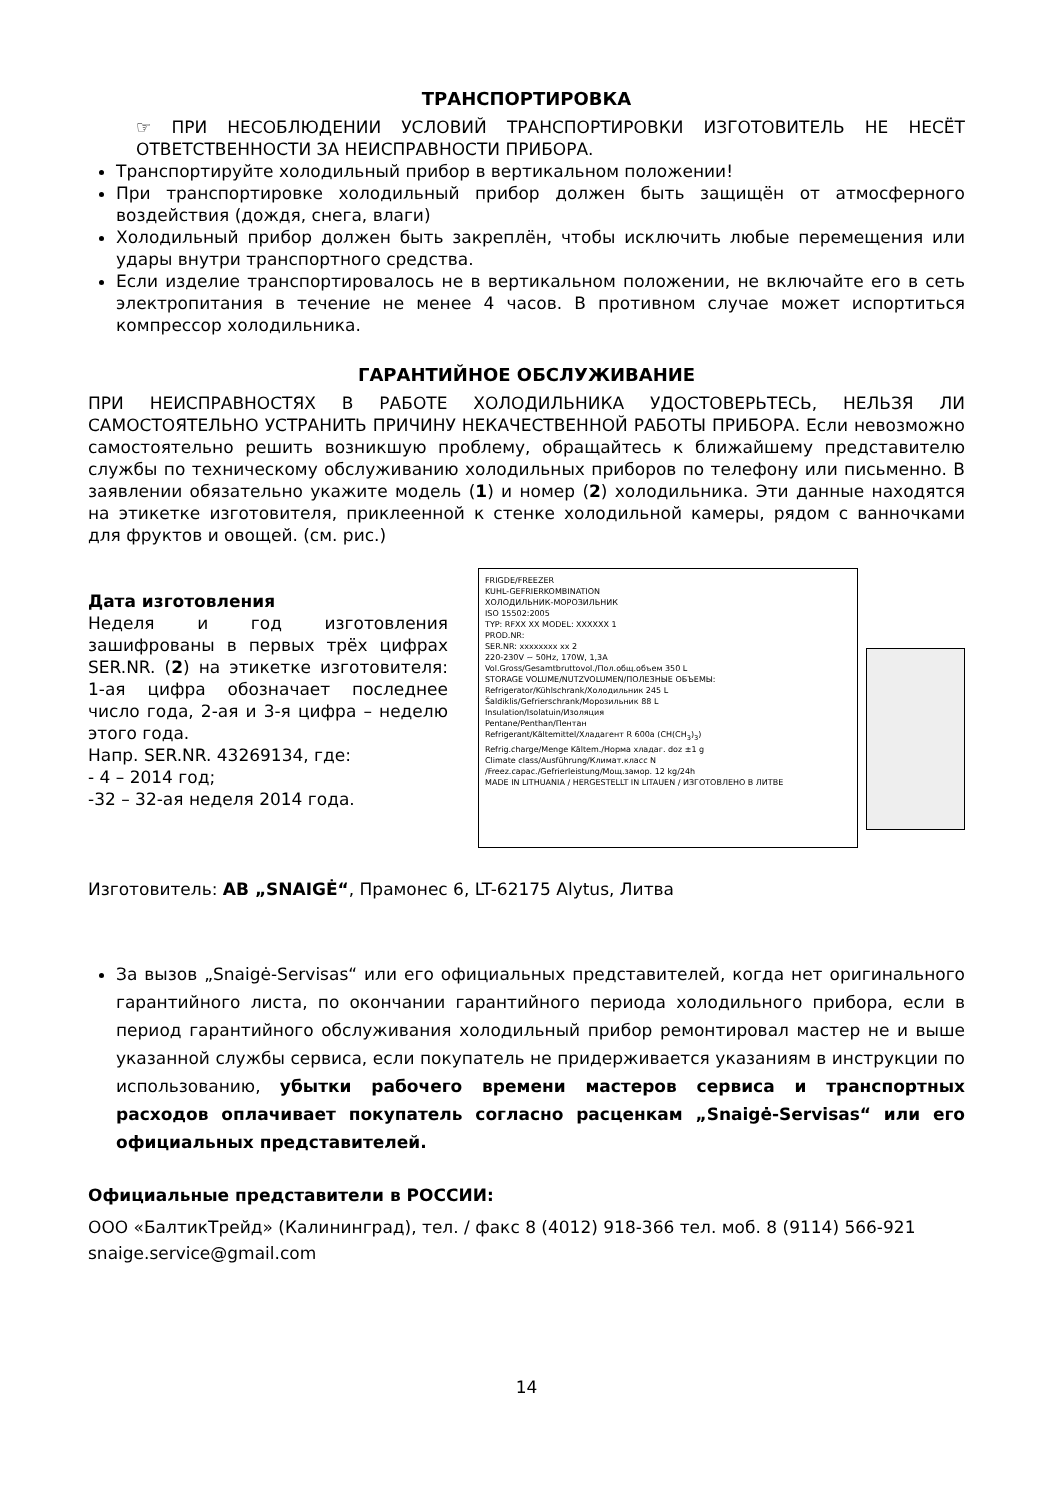ТРАНСПОРТИРОВКА
☞ ПРИ НЕСОБЛЮДЕНИИ УСЛОВИЙ ТРАНСПОРТИРОВКИ ИЗГОТОВИТЕЛЬ НЕ НЕСЁТ ОТВЕТСТВЕННОСТИ ЗА НЕИСПРАВНОСТИ ПРИБОРА.
Транспортируйте холодильный прибор в вертикальном положении!
При транспортировке холодильный прибор должен быть защищён от атмосферного воздействия (дождя, снега, влаги)
Холодильный прибор должен быть закреплён, чтобы исключить любые перемещения или удары внутри транспортного средства.
Если изделие транспортировалось не в вертикальном положении, не включайте его в сеть электропитания в течение не менее 4 часов. В противном случае может испортиться компрессор холодильника.
ГАРАНТИЙНОЕ ОБСЛУЖИВАНИЕ
ПРИ НЕИСПРАВНОСТЯХ В РАБОТЕ ХОЛОДИЛЬНИКА УДОСТОВЕРЬТЕСЬ, НЕЛЬЗЯ ЛИ САМОСТОЯТЕЛЬНО УСТРАНИТЬ ПРИЧИНУ НЕКАЧЕСТВЕННОЙ РАБОТЫ ПРИБОРА. Если невозможно самостоятельно решить возникшую проблему, обращайтесь к ближайшему представителю службы по техническому обслуживанию холодильных приборов по телефону или письменно. В заявлении обязательно укажите модель (1) и номер (2) холодильника. Эти данные находятся на этикетке изготовителя, приклеенной к стенке холодильной камеры, рядом с ванночками для фруктов и овощей. (см. рис.)
Дата изготовления
Неделя и год изготовления зашифрованы в первых трёх цифрах SER.NR. (2) на этикетке изготовителя: 1-ая цифра обозначает последнее число года, 2-ая и 3-я цифра – неделю этого года.
Напр. SER.NR. 43269134, где:
- 4 – 2014 год;
-32 – 32-ая неделя 2014 года.
FRIGDE/FREEZER
KUHL-GEFRIERKOMBINATION
ХОЛОДИЛЬНИК-МОРОЗИЛЬНИК
ISO 15502:2005
TYP: RFXX XX MODEL: XXXXXX 1
PROD.NR:
SER.NR: xxxxxxxx xx 2
220-230V ~ 50Hz, 170W, 1,3A
Vol.Gross/Gesamtbruttovol./Пол.общ.объем 350 L
STORAGE VOLUME/NUTZVOLUMEN/ПОЛЕЗНЫЕ ОБЪЕМЫ:
Refrigerator/Kühlschrank/Холодильник 245 L
Šaldiklis/Gefrierschrank/Морозильник 88 L
Insulation/Isolatuin/Изоляция
Pentane/Penthan/Пентан
Refrigerant/Kältemittel/Хладагент R 600a (CH(CH<sub>3</sub>)<sub>3</sub>)
Refrig.charge/Menge Kältem./Норма хладаг. doz ±1 g
Climate class/Ausführung/Климат.класс N
/Freez.capac./Gefrierleistung/Мощ.замор. 12 kg/24h
MADE IN LITHUANIA / HERGESTELLT IN LITAUEN / ИЗГОТОВЛЕНО В ЛИТВЕ
Изготовитель: AB „SNAIGĖ“, Прамонес 6, LT-62175 Alytus, Литва
За вызов „Snaigė-Servisas“ или его официальных представителей, когда нет оригинального гарантийного листа, по окончании гарантийного периода холодильного прибора, если в период гарантийного обслуживания холодильный прибор ремонтировал мастер не и выше указанной службы сервиса, если покупатель не придерживается указаниям в инструкции по использованию, убытки рабочего времени мастеров сервиса и транспортных расходов оплачивает покупатель согласно расценкам „Snaigė-Servisas“ или его официальных представителей.
Официальные представители в РОССИИ:
ООО «БалтикТрейд» (Калининград), тел. / факс 8 (4012) 918-366 тел. моб. 8 (9114) 566-921
snaige.service@gmail.com
14